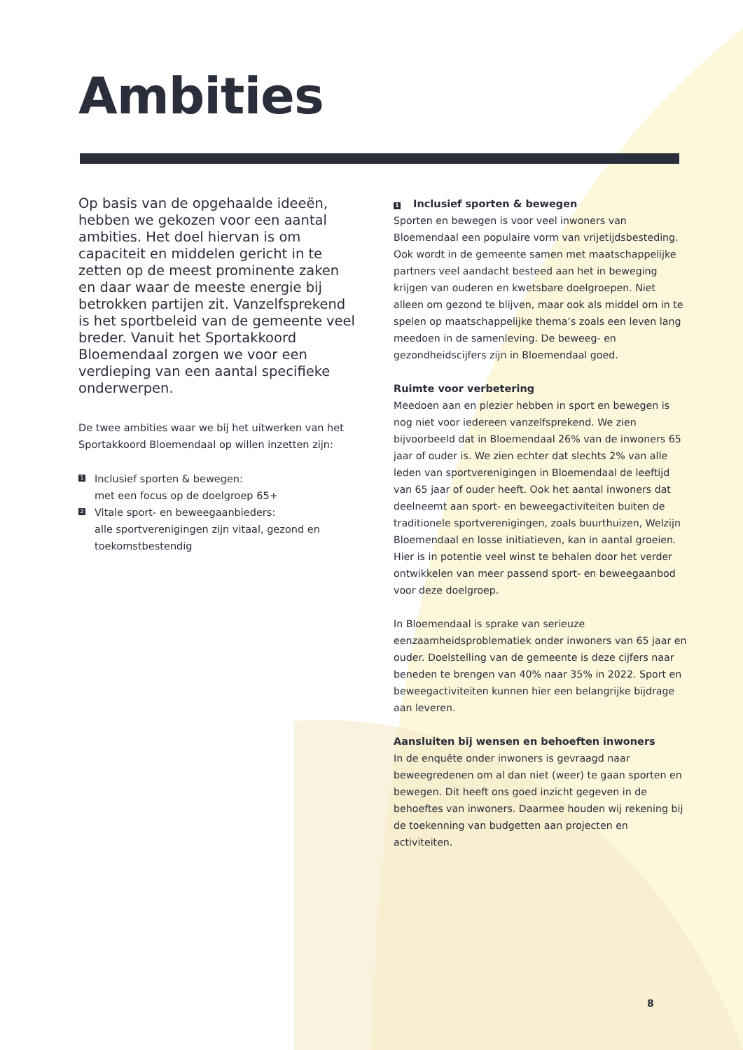Ambities
Op basis van de opgehaalde ideeën, hebben we gekozen voor een aantal ambities. Het doel hiervan is om capaciteit en middelen gericht in te zetten op de meest prominente zaken en daar waar de meeste energie bij betrokken partijen zit. Vanzelfsprekend is het sportbeleid van de gemeente veel breder. Vanuit het Sportakkoord Bloemendaal zorgen we voor een verdieping van een aantal specifieke onderwerpen.
De twee ambities waar we bij het uitwerken van het Sportakkoord Bloemendaal op willen inzetten zijn:
1 Inclusief sporten & bewegen:
met een focus op de doelgroep 65+
2 Vitale sport- en beweegaanbieders:
alle sportverenigingen zijn vitaal, gezond en toekomstbestendig
1 Inclusief sporten & bewegen
Sporten en bewegen is voor veel inwoners van Bloemendaal een populaire vorm van vrijetijdsbesteding. Ook wordt in de gemeente samen met maatschappelijke partners veel aandacht besteed aan het in beweging krijgen van ouderen en kwetsbare doelgroepen. Niet alleen om gezond te blijven, maar ook als middel om in te spelen op maatschappelijke thema’s zoals een leven lang meedoen in de samenleving. De beweeg- en gezondheidscijfers zijn in Bloemendaal goed.
Ruimte voor verbetering
Meedoen aan en plezier hebben in sport en bewegen is nog niet voor iedereen vanzelfsprekend. We zien bijvoorbeeld dat in Bloemendaal 26% van de inwoners 65 jaar of ouder is. We zien echter dat slechts 2% van alle leden van sportverenigingen in Bloemendaal de leeftijd van 65 jaar of ouder heeft. Ook het aantal inwoners dat deelneemt aan sport- en beweegactiviteiten buiten de traditionele sportverenigingen, zoals buurthuizen, Welzijn Bloemendaal en losse initiatieven, kan in aantal groeien. Hier is in potentie veel winst te behalen door het verder ontwikkelen van meer passend sport- en beweegaanbod voor deze doelgroep.
In Bloemendaal is sprake van serieuze eenzaamheidsproblematiek onder inwoners van 65 jaar en ouder. Doelstelling van de gemeente is deze cijfers naar beneden te brengen van 40% naar 35% in 2022. Sport en beweegactiviteiten kunnen hier een belangrijke bijdrage aan leveren.
Aansluiten bij wensen en behoeften inwoners
In de enquête onder inwoners is gevraagd naar beweegredenen om al dan niet (weer) te gaan sporten en bewegen. Dit heeft ons goed inzicht gegeven in de behoeftes van inwoners. Daarmee houden wij rekening bij de toekenning van budgetten aan projecten en activiteiten.
8